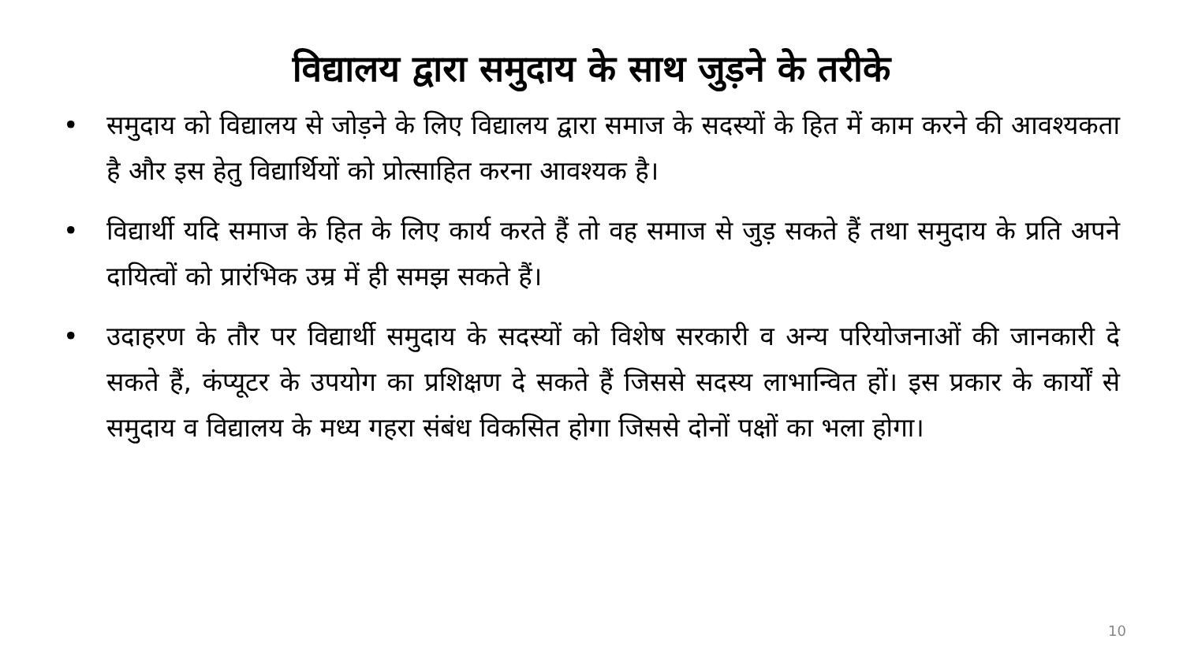विद्यालय द्वारा समुदाय के साथ जुड़ने के तरीके
• समुदाय को विद्यालय से जोड़ने के लिए विद्यालय द्वारा समाज के सदस्यों के हित में काम करने की आवश्यकता है और इस हेतु विद्यार्थियों को प्रोत्साहित करना आवश्यक है।
• विद्यार्थी यदि समाज के हित के लिए कार्य करते हैं तो वह समाज से जुड़ सकते हैं तथा समुदाय के प्रति अपने दायित्वों को प्रारंभिक उम्र में ही समझ सकते हैं।
• उदाहरण के तौर पर विद्यार्थी समुदाय के सदस्यों को विशेष सरकारी व अन्य परियोजनाओं की जानकारी दे सकते हैं, कंप्यूटर के उपयोग का प्रशिक्षण दे सकते हैं जिससे सदस्य लाभान्वित हों। इस प्रकार के कार्यों से समुदाय व विद्यालय के मध्य गहरा संबंध विकसित होगा जिससे दोनों पक्षों का भला होगा।
10